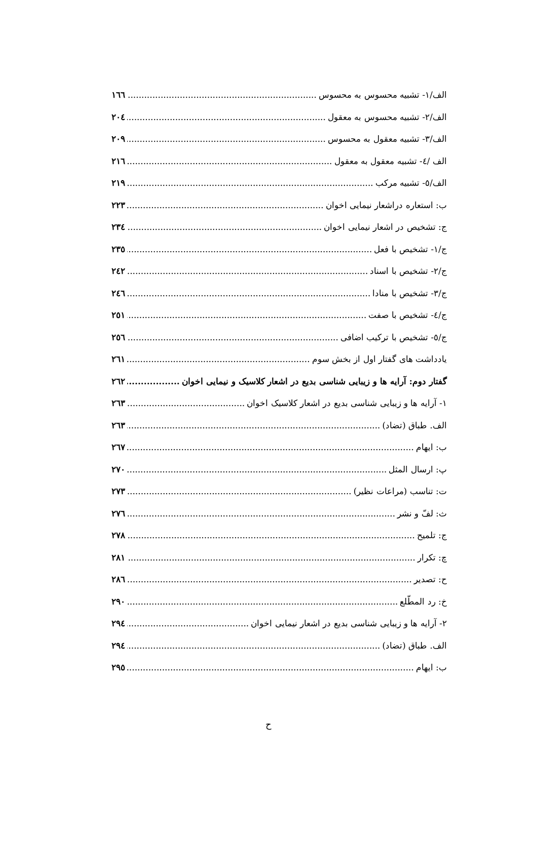الف/۱- تشبیه محسوس به محسوس ۱٦٦
الف/۲- تشبیه محسوس به معقول ۲۰٤
الف/۳- تشبیه معقول به محسوس ۲۰۹
الف /٤- تشبیه معقول به معقول ۲۱٦
الف/٥- تشبیه مرکب ۲۱۹
ب: استعاره دراشعار نیمایی اخوان ۲۲۳
ج: تشخیص در اشعار نیمایی اخوان ۲۳٤
ج/۱- تشخیص با فعل ۲۳٥
ج/۲- تشخیص با اسناد ۲٤۲
ج/۳- تشخیص با منادا ۲٤٦
ج/٤- تشخیص با صفت ۲٥۱
ج/٥- تشخیص با ترکیب اضافی ۲٥٦
یادداشت های گفتار اول از بخش سوم ۲٦۱
گفتار دوم: آرایه ها و زیبایی شناسی بدیع در اشعار کلاسیک و نیمایی اخوان ۲٦۲
۱- آرایه ها و زیبایی شناسی بدیع در اشعار کلاسیک اخوان ۲٦۳
الف. طباق (تضاد) ۲٦۳
ب: ایهام ۲٦۷
پ: ارسال المثل ۲۷۰
ت: تناسب (مراعات نظیر) ۲۷۳
ث: لفّ و نشر ۲۷٦
ج: تلمیح ۲۷۸
چ: تکرار ۲۸۱
ح: تصدیر ۲۸٦
خ: رد المطّلع ۲۹۰
۲- آرایه ها و زیبایی شناسی بدیع در اشعار نیمایی اخوان ۲۹٤
الف. طباق (تضاد) ۲۹٤
ب: ایهام ۲۹٥
ح